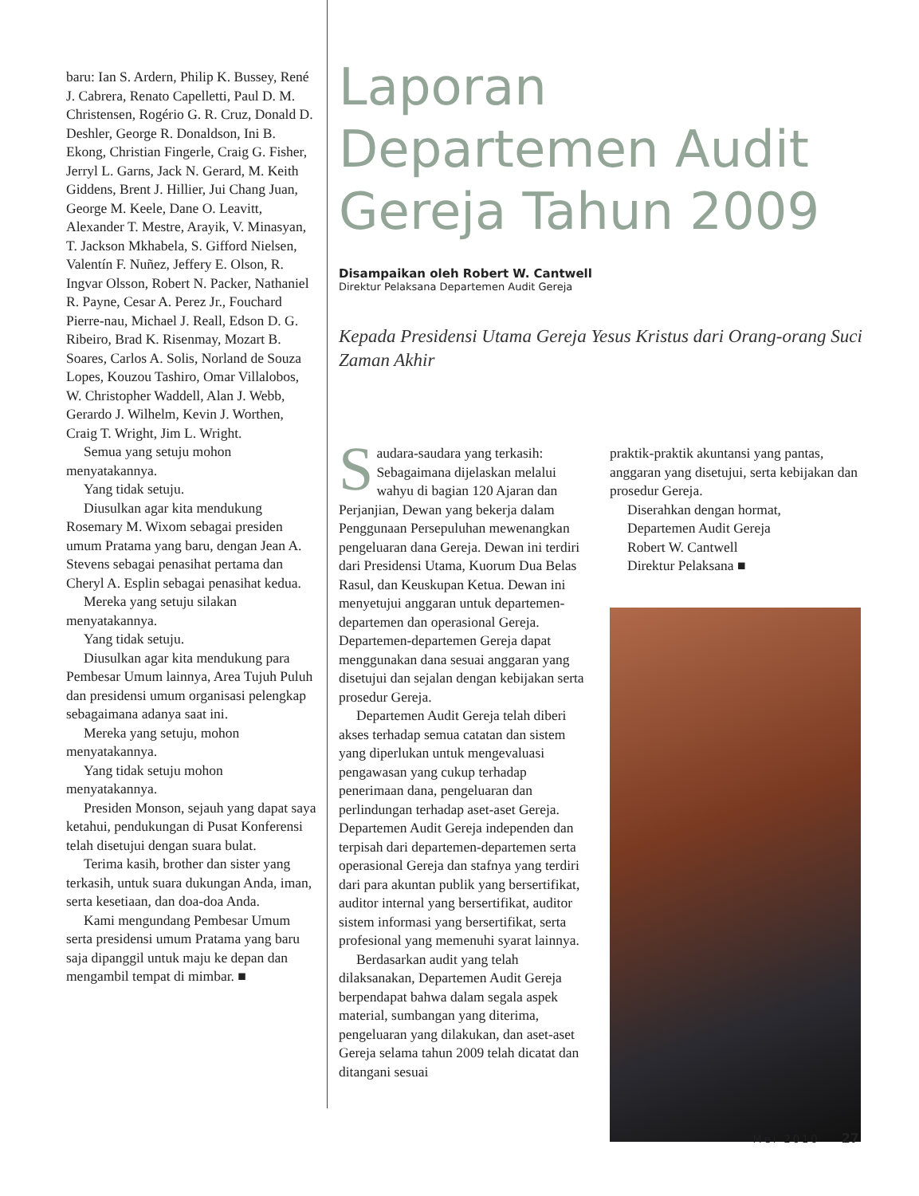baru: Ian S. Ardern, Philip K. Bussey, René J. Cabrera, Renato Capelletti, Paul D. M. Christensen, Rogério G. R. Cruz, Donald D. Deshler, George R. Donaldson, Ini B. Ekong, Christian Fingerle, Craig G. Fisher, Jerryl L. Garns, Jack N. Gerard, M. Keith Giddens, Brent J. Hillier, Jui Chang Juan, George M. Keele, Dane O. Leavitt, Alexander T. Mestre, Arayik, V. Minasyan, T. Jackson Mkhabela, S. Gifford Nielsen, Valentín F. Nuñez, Jeffery E. Olson, R. Ingvar Olsson, Robert N. Packer, Nathaniel R. Payne, Cesar A. Perez Jr., Fouchard Pierre-nau, Michael J. Reall, Edson D. G. Ribeiro, Brad K. Risenmay, Mozart B. Soares, Carlos A. Solis, Norland de Souza Lopes, Kouzou Tashiro, Omar Villalobos, W. Christopher Waddell, Alan J. Webb, Gerardo J. Wilhelm, Kevin J. Worthen, Craig T. Wright, Jim L. Wright.
Semua yang setuju mohon menyatakannya.
Yang tidak setuju.
Diusulkan agar kita mendukung Rosemary M. Wixom sebagai presiden umum Pratama yang baru, dengan Jean A. Stevens sebagai penasihat pertama dan Cheryl A. Esplin sebagai penasihat kedua.
Mereka yang setuju silakan menyatakannya.
Yang tidak setuju.
Diusulkan agar kita mendukung para Pembesar Umum lainnya, Area Tujuh Puluh dan presidensi umum organisasi pelengkap sebagaimana adanya saat ini.
Mereka yang setuju, mohon menyatakannya.
Yang tidak setuju mohon menyatakannya.
Presiden Monson, sejauh yang dapat saya ketahui, pendukungan di Pusat Konferensi telah disetujui dengan suara bulat.
Terima kasih, brother dan sister yang terkasih, untuk suara dukungan Anda, iman, serta kesetiaan, dan doa-doa Anda.
Kami mengundang Pembesar Umum serta presidensi umum Pratama yang baru saja dipanggil untuk maju ke depan dan mengambil tempat di mimbar. ■
Laporan Departemen Audit Gereja Tahun 2009
Disampaikan oleh Robert W. Cantwell
Direktur Pelaksana Departemen Audit Gereja
Kepada Presidensi Utama Gereja Yesus Kristus dari Orang-orang Suci Zaman Akhir
Saudara-saudara yang terkasih: Sebagaimana dijelaskan melalui wahyu di bagian 120 Ajaran dan Perjanjian, Dewan yang bekerja dalam Penggunaan Persepuluhan mewenangkan pengeluaran dana Gereja. Dewan ini terdiri dari Presidensi Utama, Kuorum Dua Belas Rasul, dan Keuskupan Ketua. Dewan ini menyetujui anggaran untuk departemen-departemen dan operasional Gereja. Departemen-departemen Gereja dapat menggunakan dana sesuai anggaran yang disetujui dan sejalan dengan kebijakan serta prosedur Gereja.
Departemen Audit Gereja telah diberi akses terhadap semua catatan dan sistem yang diperlukan untuk mengevaluasi pengawasan yang cukup terhadap penerimaan dana, pengeluaran dan perlindungan terhadap aset-aset Gereja. Departemen Audit Gereja independen dan terpisah dari departemen-departemen serta operasional Gereja dan stafnya yang terdiri dari para akuntan publik yang bersertifikat, auditor internal yang bersertifikat, auditor sistem informasi yang bersertifikat, serta profesional yang memenuhi syarat lainnya.
Berdasarkan audit yang telah dilaksanakan, Departemen Audit Gereja berpendapat bahwa dalam segala aspek material, sumbangan yang diterima, pengeluaran yang dilakukan, dan aset-aset Gereja selama tahun 2009 telah dicatat dan ditangani sesuai
praktik-praktik akuntansi yang pantas, anggaran yang disetujui, serta kebijakan dan prosedur Gereja.
Diserahkan dengan hormat,
Departemen Audit Gereja
Robert W. Cantwell
Direktur Pelaksana ■
Mei 2010 27